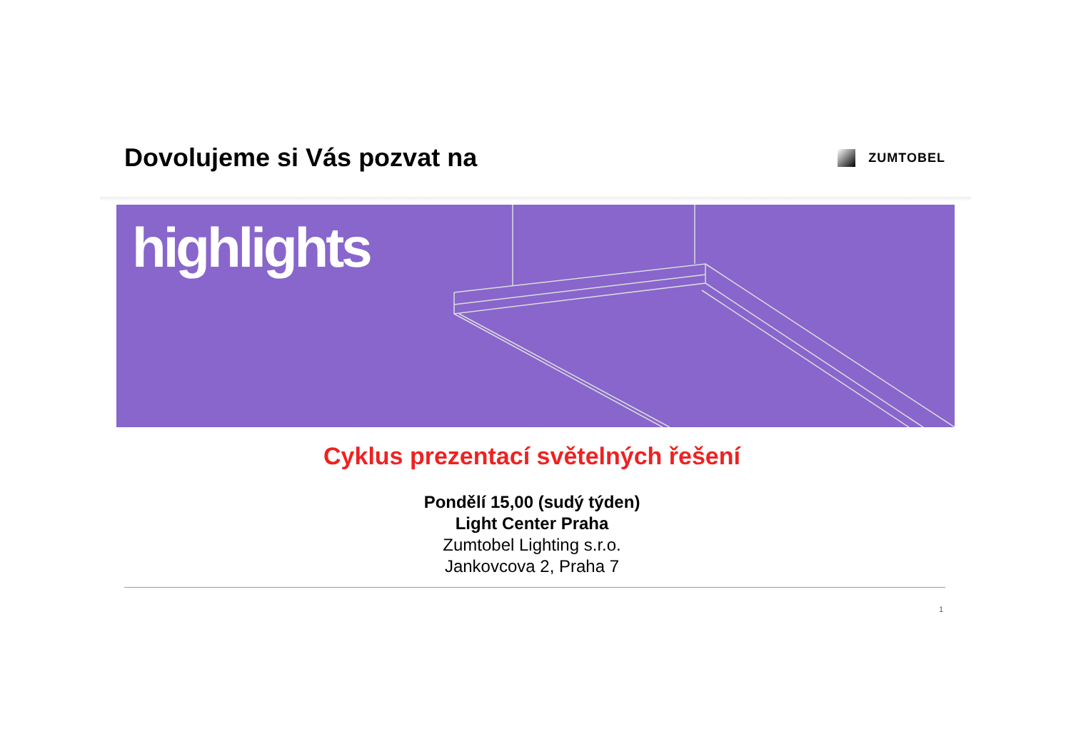Dovolujeme si Vás pozvat na
ZUMTOBEL
highlights
Cyklus prezentací světelných řešení
Pondělí 15,00 (sudý týden)
Light Center Praha
Zumtobel Lighting s.r.o.
Jankovcova 2, Praha 7
1